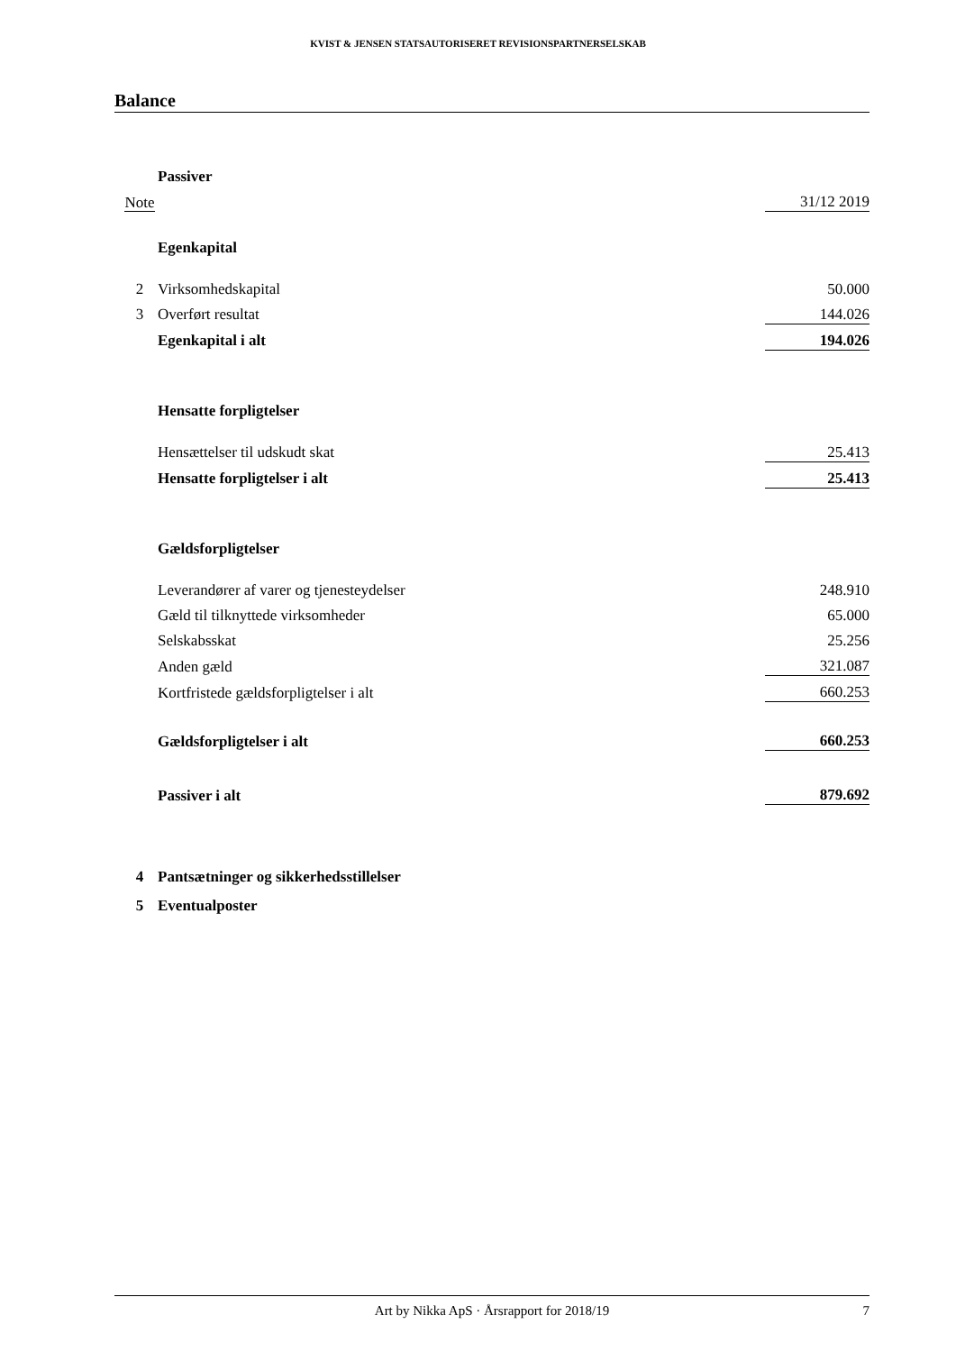KVIST & JENSEN STATSAUTORISERET REVISIONSPARTNERSELSKAB
Balance
| | Passiver | |
| Note | | 31/12 2019 |
| | Egenkapital | |
| 2 | Virksomhedskapital | 50.000 |
| 3 | Overført resultat | 144.026 |
| | Egenkapital i alt | 194.026 |
| | Hensatte forpligtelser | |
| | Hensættelser til udskudt skat | 25.413 |
| | Hensatte forpligtelser i alt | 25.413 |
| | Gældsforpligtelser | |
| | Leverandører af varer og tjenesteydelser | 248.910 |
| | Gæld til tilknyttede virksomheder | 65.000 |
| | Selskabsskat | 25.256 |
| | Anden gæld | 321.087 |
| | Kortfristede gældsforpligtelser i alt | 660.253 |
| | Gældsforpligtelser i alt | 660.253 |
| | Passiver i alt | 879.692 |
| 4 | Pantsætninger og sikkerhedsstillelser | |
| 5 | Eventualposter | |
Art by Nikka ApS · Årsrapport for 2018/19 7